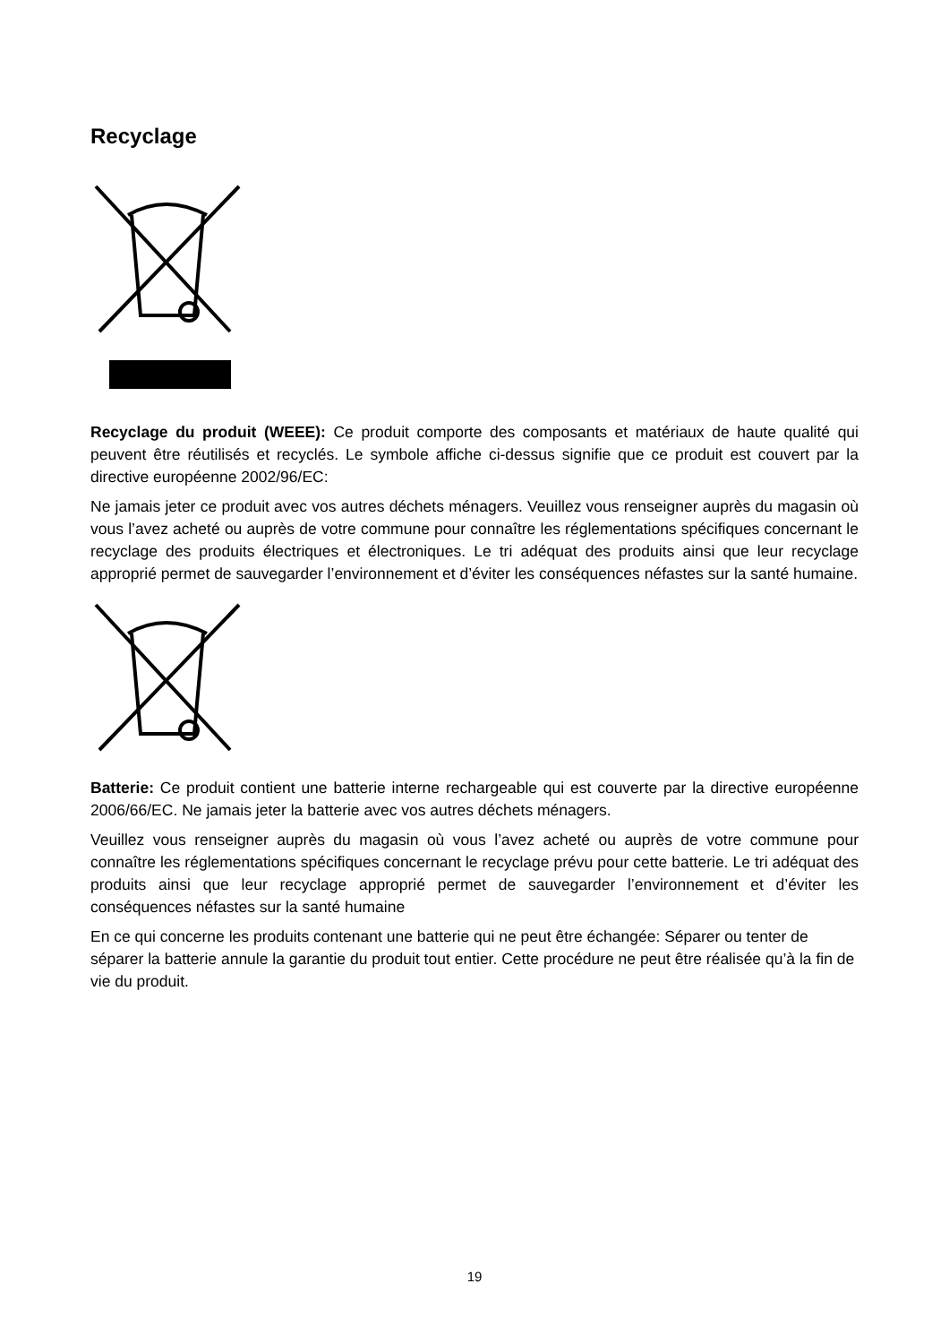Recyclage
Recyclage du produit (WEEE): Ce produit comporte des composants et matériaux de haute qualité qui peuvent être réutilisés et recyclés. Le symbole affiche ci-dessus signifie que ce produit est couvert par la directive européenne 2002/96/EC:
Ne jamais jeter ce produit avec vos autres déchets ménagers. Veuillez vous renseigner auprès du magasin où vous l’avez acheté ou auprès de votre commune pour connaître les réglementations spécifiques concernant le recyclage des produits électriques et électroniques. Le tri adéquat des produits ainsi que leur recyclage approprié permet de sauvegarder l’environnement et d’éviter les conséquences néfastes sur la santé humaine.
Batterie: Ce produit contient une batterie interne rechargeable qui est couverte par la directive européenne 2006/66/EC. Ne jamais jeter la batterie avec vos autres déchets ménagers.
Veuillez vous renseigner auprès du magasin où vous l’avez acheté ou auprès de votre commune pour connaître les réglementations spécifiques concernant le recyclage prévu pour cette batterie. Le tri adéquat des produits ainsi que leur recyclage approprié permet de sauvegarder l’environnement et d’éviter les conséquences néfastes sur la santé humaine
En ce qui concerne les produits contenant une batterie qui ne peut être échangée: Séparer ou tenter de séparer la batterie annule la garantie du produit tout entier. Cette procédure ne peut être réalisée qu’à la fin de vie du produit.
19